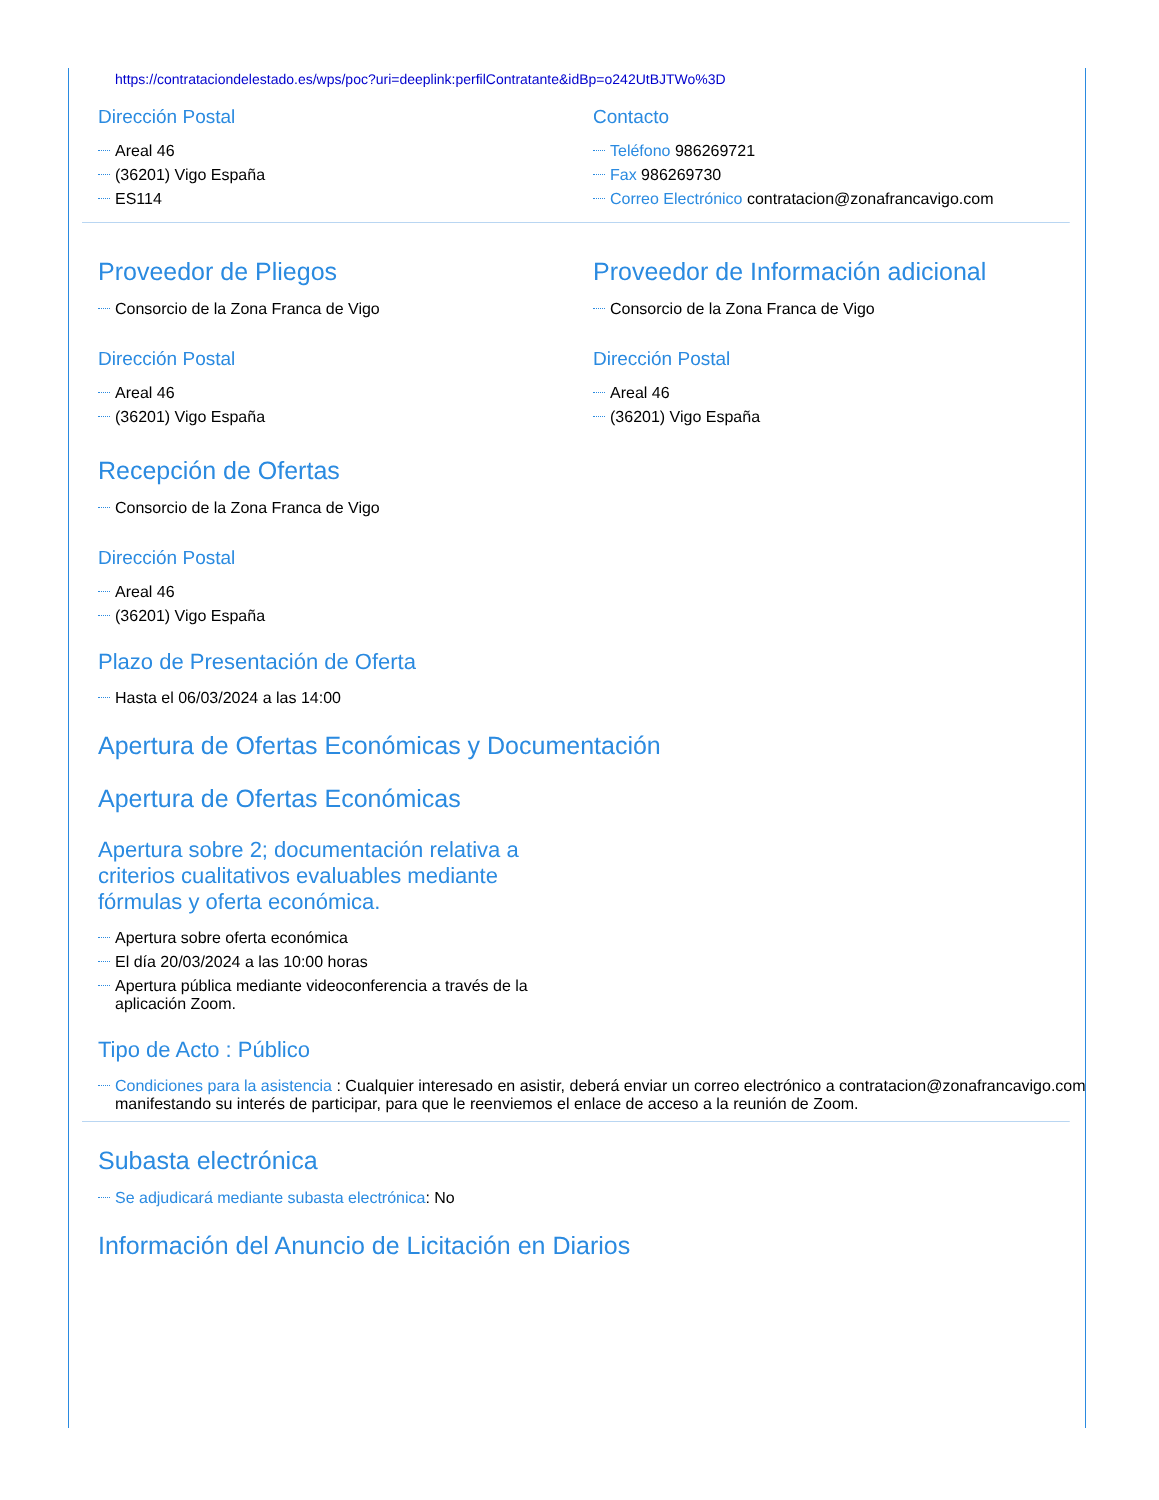https://contrataciondelestado.es/wps/poc?uri=deeplink:perfilContratante&idBp=o242UtBJTWo%3D
Dirección Postal
Areal 46
(36201) Vigo España
ES114
Contacto
Teléfono 986269721
Fax 986269730
Correo Electrónico contratacion@zonafrancavigo.com
Proveedor de Pliegos
Consorcio de la Zona Franca de Vigo
Dirección Postal
Areal 46
(36201) Vigo España
Proveedor de Información adicional
Consorcio de la Zona Franca de Vigo
Dirección Postal
Areal 46
(36201) Vigo España
Recepción de Ofertas
Consorcio de la Zona Franca de Vigo
Dirección Postal
Areal 46
(36201) Vigo España
Plazo de Presentación de Oferta
Hasta el 06/03/2024 a las 14:00
Apertura de Ofertas Económicas y Documentación
Apertura de Ofertas Económicas
Apertura sobre 2; documentación relativa a criterios cualitativos evaluables mediante fórmulas y oferta económica.
Apertura sobre oferta económica
El día 20/03/2024 a las 10:00 horas
Apertura pública mediante videoconferencia a través de la aplicación Zoom.
Tipo de Acto : Público
Condiciones para la asistencia : Cualquier interesado en asistir, deberá enviar un correo electrónico a contratacion@zonafrancavigo.com manifestando su interés de participar, para que le reenviemos el enlace de acceso a la reunión de Zoom.
Subasta electrónica
Se adjudicará mediante subasta electrónica: No
Información del Anuncio de Licitación en Diarios